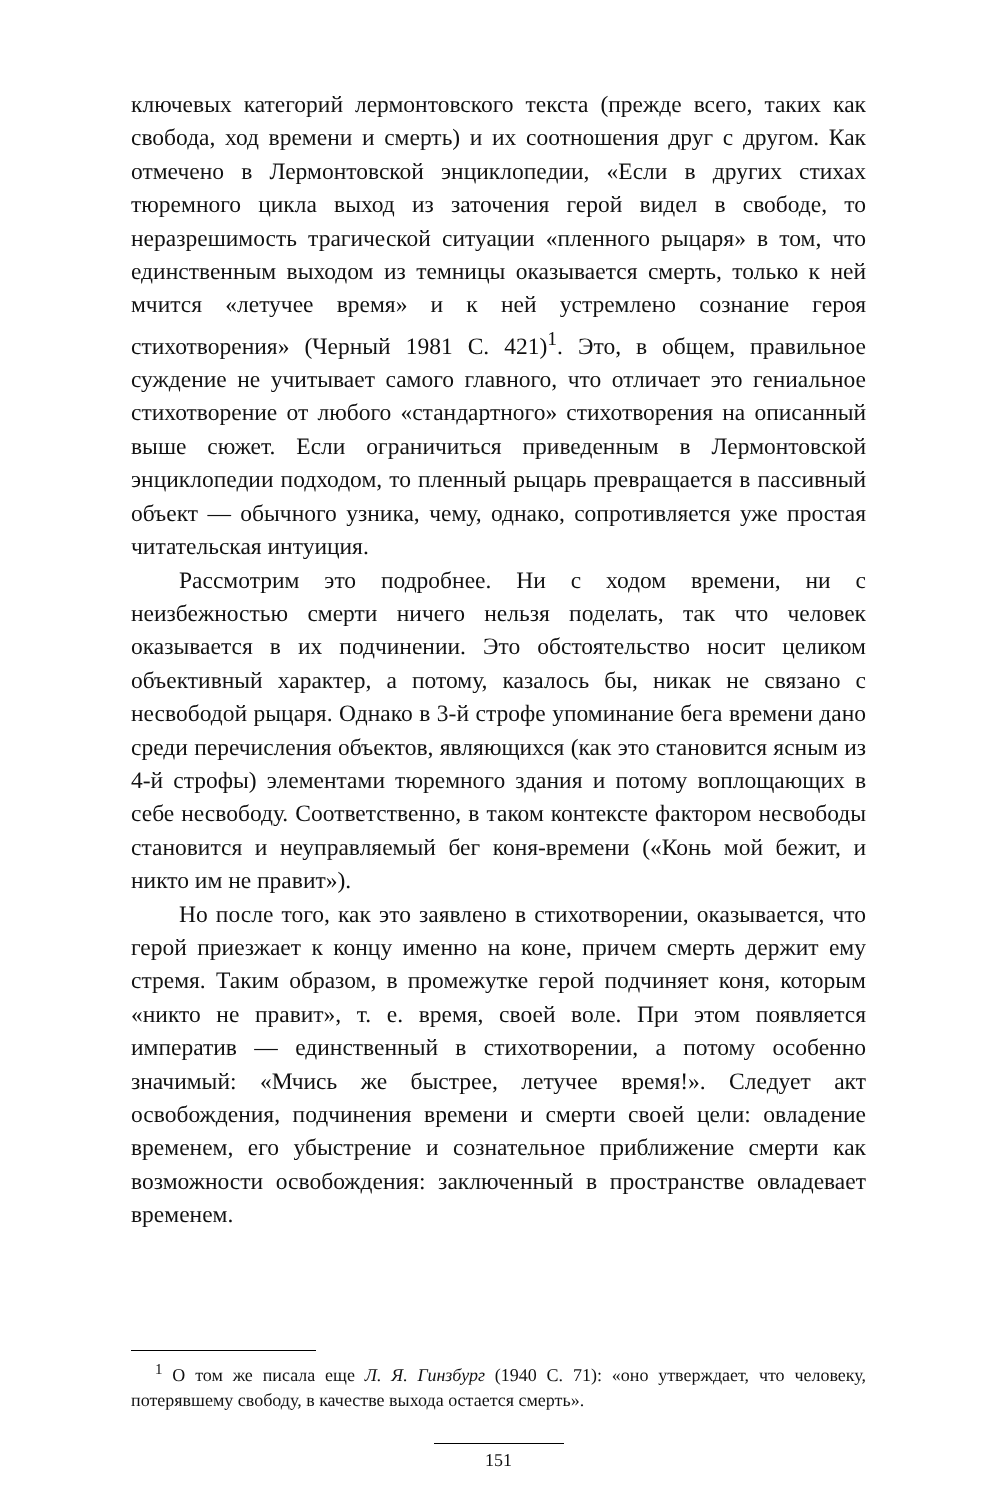ключевых категорий лермонтовского текста (прежде всего, таких как свобода, ход времени и смерть) и их соотношения друг с другом. Как отмечено в Лермонтовской энциклопедии, «Если в других стихах тюремного цикла выход из заточения герой видел в свободе, то неразрешимость трагической ситуации «пленного рыцаря» в том, что единственным выходом из темницы оказывается смерть, только к ней мчится «летучее время» и к ней устремлено сознание героя стихотворения» (Черный 1981 С. 421)<sup>1</sup>. Это, в общем, правильное суждение не учитывает самого главного, что отличает это гениальное стихотворение от любого «стандартного» стихотворения на описанный выше сюжет. Если ограничиться приведенным в Лермонтовской энциклопедии подходом, то пленный рыцарь превращается в пассивный объект — обычного узника, чему, однако, сопротивляется уже простая читательская интуиция.
Рассмотрим это подробнее. Ни с ходом времени, ни с неизбежностью смерти ничего нельзя поделать, так что человек оказывается в их подчинении. Это обстоятельство носит целиком объективный характер, а потому, казалось бы, никак не связано с несвободой рыцаря. Однако в 3-й строфе упоминание бега времени дано среди перечисления объектов, являющихся (как это становится ясным из 4-й строфы) элементами тюремного здания и потому воплощающих в себе несвободу. Соответственно, в таком контексте фактором несвободы становится и неуправляемый бег коня-времени («Конь мой бежит, и никто им не правит»).
Но после того, как это заявлено в стихотворении, оказывается, что герой приезжает к концу именно на коне, причем смерть держит ему стремя. Таким образом, в промежутке герой подчиняет коня, которым «никто не правит», т. е. время, своей воле. При этом появляется императив — единственный в стихотворении, а потому особенно значимый: «Мчись же быстрее, летучее время!». Следует акт освобождения, подчинения времени и смерти своей цели: овладение временем, его убыстрение и сознательное приближение смерти как возможности освобождения: заключенный в пространстве овладевает временем.
<sup>1</sup> О том же писала еще Л. Я. Гинзбург (1940 С. 71): «оно утверждает, что человеку, потерявшему свободу, в качестве выхода остается смерть».
151